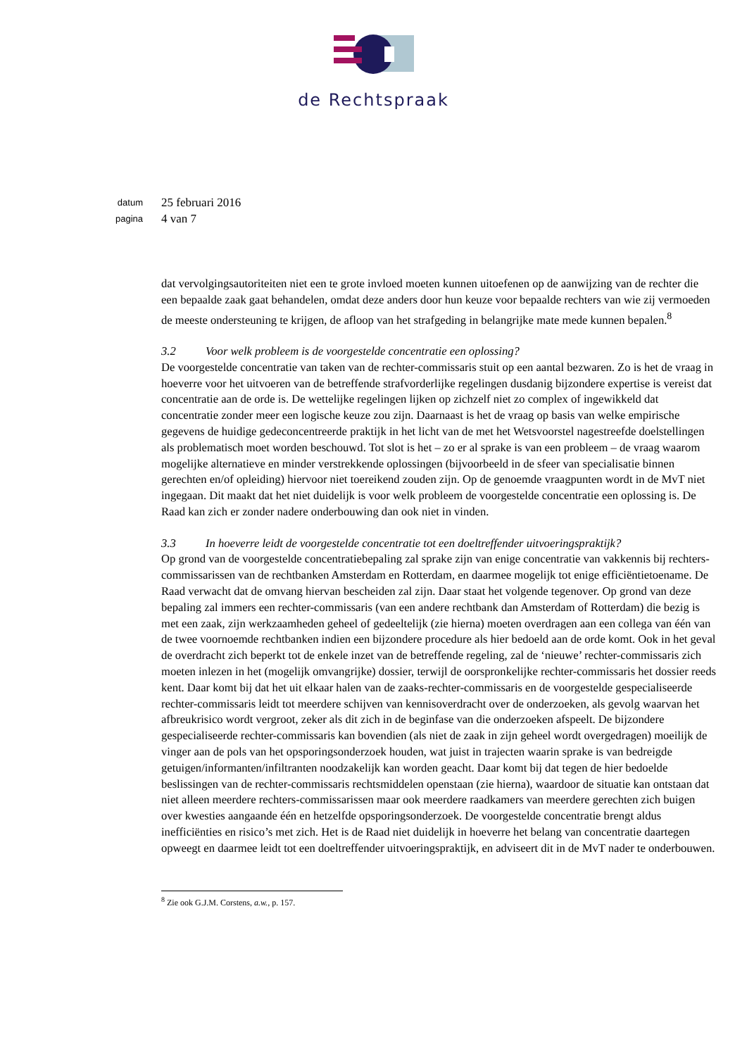de Rechtspraak
datum
25 februari 2016
pagina
4 van 7
dat vervolgingsautoriteiten niet een te grote invloed moeten kunnen uitoefenen op de aanwijzing van de rechter die een bepaalde zaak gaat behandelen, omdat deze anders door hun keuze voor bepaalde rechters van wie zij vermoeden de meeste ondersteuning te krijgen, de afloop van het strafgeding in belangrijke mate mede kunnen bepalen.<sup>8</sup>
3.2 Voor welk probleem is de voorgestelde concentratie een oplossing?
De voorgestelde concentratie van taken van de rechter-commissaris stuit op een aantal bezwaren. Zo is het de vraag in hoeverre voor het uitvoeren van de betreffende strafvorderlijke regelingen dusdanig bijzondere expertise is vereist dat concentratie aan de orde is. De wettelijke regelingen lijken op zichzelf niet zo complex of ingewikkeld dat concentratie zonder meer een logische keuze zou zijn. Daarnaast is het de vraag op basis van welke empirische gegevens de huidige gedeconcentreerde praktijk in het licht van de met het Wetsvoorstel nagestreefde doelstellingen als problematisch moet worden beschouwd. Tot slot is het – zo er al sprake is van een probleem – de vraag waarom mogelijke alternatieve en minder verstrekkende oplossingen (bijvoorbeeld in de sfeer van specialisatie binnen gerechten en/of opleiding) hiervoor niet toereikend zouden zijn. Op de genoemde vraagpunten wordt in de MvT niet ingegaan. Dit maakt dat het niet duidelijk is voor welk probleem de voorgestelde concentratie een oplossing is. De Raad kan zich er zonder nadere onderbouwing dan ook niet in vinden.
3.3 In hoeverre leidt de voorgestelde concentratie tot een doeltreffender uitvoeringspraktijk?
Op grond van de voorgestelde concentratiebepaling zal sprake zijn van enige concentratie van vakkennis bij rechters-commissarissen van de rechtbanken Amsterdam en Rotterdam, en daarmee mogelijk tot enige efficiëntietoename. De Raad verwacht dat de omvang hiervan bescheiden zal zijn. Daar staat het volgende tegenover. Op grond van deze bepaling zal immers een rechter-commissaris (van een andere rechtbank dan Amsterdam of Rotterdam) die bezig is met een zaak, zijn werkzaamheden geheel of gedeeltelijk (zie hierna) moeten overdragen aan een collega van één van de twee voornoemde rechtbanken indien een bijzondere procedure als hier bedoeld aan de orde komt. Ook in het geval de overdracht zich beperkt tot de enkele inzet van de betreffende regeling, zal de ‘nieuwe’ rechter-commissaris zich moeten inlezen in het (mogelijk omvangrijke) dossier, terwijl de oorspronkelijke rechter-commissaris het dossier reeds kent. Daar komt bij dat het uit elkaar halen van de zaaks-rechter-commissaris en de voorgestelde gespecialiseerde rechter-commissaris leidt tot meerdere schijven van kennisoverdracht over de onderzoeken, als gevolg waarvan het afbreukrisico wordt vergroot, zeker als dit zich in de beginfase van die onderzoeken afspeelt. De bijzondere gespecialiseerde rechter-commissaris kan bovendien (als niet de zaak in zijn geheel wordt overgedragen) moeilijk de vinger aan de pols van het opsporingsonderzoek houden, wat juist in trajecten waarin sprake is van bedreigde getuigen/informanten/infiltranten noodzakelijk kan worden geacht. Daar komt bij dat tegen de hier bedoelde beslissingen van de rechter-commissaris rechtsmiddelen openstaan (zie hierna), waardoor de situatie kan ontstaan dat niet alleen meerdere rechters-commissarissen maar ook meerdere raadkamers van meerdere gerechten zich buigen over kwesties aangaande één en hetzelfde opsporingsonderzoek. De voorgestelde concentratie brengt aldus inefficiënties en risico’s met zich. Het is de Raad niet duidelijk in hoeverre het belang van concentratie daartegen opweegt en daarmee leidt tot een doeltreffender uitvoeringspraktijk, en adviseert dit in de MvT nader te onderbouwen.
<sup>8</sup> Zie ook G.J.M. Corstens, a.w., p. 157.